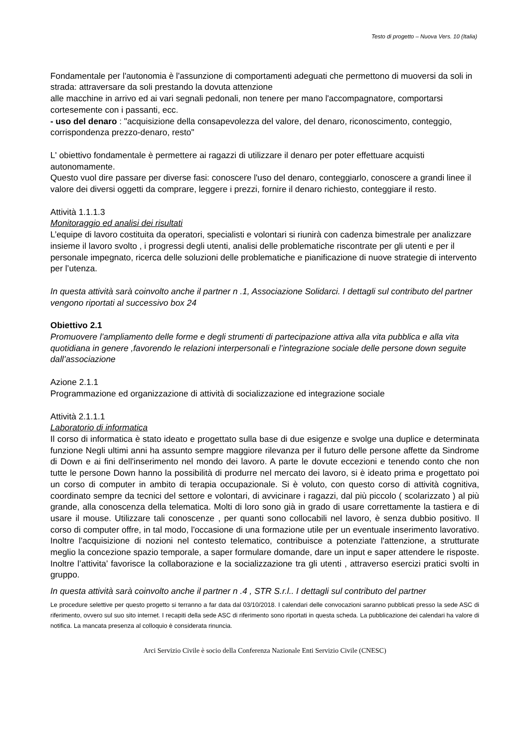Testo di progetto – Nuova Vers. 10 (Italia)
Fondamentale per l'autonomia è l'assunzione di comportamenti adeguati che permettono di muoversi da soli in strada: attraversare da soli prestando la dovuta attenzione
alle macchine in arrivo ed ai vari segnali pedonali, non tenere per mano l'accompagnatore, comportarsi cortesemente con i passanti, ecc.
- uso del denaro : "acquisizione della consapevolezza del valore, del denaro, riconoscimento, conteggio, corrispondenza prezzo-denaro, resto"
L' obiettivo fondamentale è permettere ai ragazzi di utilizzare il denaro per poter effettuare acquisti autonomamente.
Questo vuol dire passare per diverse fasi: conoscere l'uso del denaro, conteggiarlo, conoscere a grandi linee il valore dei diversi oggetti da comprare, leggere i prezzi, fornire il denaro richiesto, conteggiare il resto.
Attività 1.1.1.3
Monitoraggio ed analisi dei risultati
L’equipe di lavoro costituita da operatori, specialisti e volontari si riunirà con cadenza bimestrale per analizzare insieme il lavoro svolto , i progressi degli utenti, analisi delle problematiche riscontrate per gli utenti e per il personale impegnato, ricerca delle soluzioni delle problematiche e pianificazione di nuove strategie di intervento per l’utenza.
In questa attività sarà coinvolto anche il partner n .1, Associazione Solidarci. I dettagli sul contributo del partner vengono riportati al successivo box 24
Obiettivo 2.1
Promuovere l’ampliamento delle forme e degli strumenti di partecipazione attiva alla vita pubblica e alla vita quotidiana in genere ,favorendo le relazioni interpersonali e l’integrazione sociale delle persone down seguite dall’associazione
Azione 2.1.1
Programmazione ed organizzazione di attività di socializzazione ed integrazione sociale
Attività 2.1.1.1
Laboratorio di informatica
Il corso di informatica è stato ideato e progettato sulla base di due esigenze e svolge una duplice e determinata funzione Negli ultimi anni ha assunto sempre maggiore rilevanza per il futuro delle persone affette da Sindrome di Down e ai fini dell'inserimento nel mondo dei lavoro. A parte le dovute eccezioni e tenendo conto che non tutte le persone Down hanno la possibilità di produrre nel mercato dei lavoro, si è ideato prima e progettato poi un corso di computer in ambito di terapia occupazionale. Si è voluto, con questo corso di attività cognitiva, coordinato sempre da tecnici del settore e volontari, di avvicinare i ragazzi, dal più piccolo ( scolarizzato ) al più grande, alla conoscenza della telematica. Molti di loro sono già in grado di usare correttamente la tastiera e di usare il mouse. Utilizzare tali conoscenze , per quanti sono collocabili nel lavoro, è senza dubbio positivo. Il corso di computer offre, in tal modo, l'occasione di una formazione utile per un eventuale inserimento lavorativo. Inoltre l'acquisizione di nozioni nel contesto telematico, contribuisce a potenziate l'attenzione, a strutturate meglio la concezione spazio temporale, a saper formulare domande, dare un input e saper attendere le risposte. Inoltre l’attivita’ favorisce la collaborazione e la socializzazione tra gli utenti , attraverso esercizi pratici svolti in gruppo.
In questa attività sarà coinvolto anche il partner n .4 , STR S.r.l.. I dettagli sul contributo del partner
Le procedure selettive per questo progetto si terranno a far data dal 03/10/2018. I calendari delle convocazioni saranno pubblicati presso la sede ASC di riferimento, ovvero sul suo sito internet. I recapiti della sede ASC di riferimento sono riportati in questa scheda. La pubblicazione dei calendari ha valore di notifica. La mancata presenza al colloquio è considerata rinuncia.
Arci Servizio Civile è socio della Conferenza Nazionale Enti Servizio Civile (CNESC)